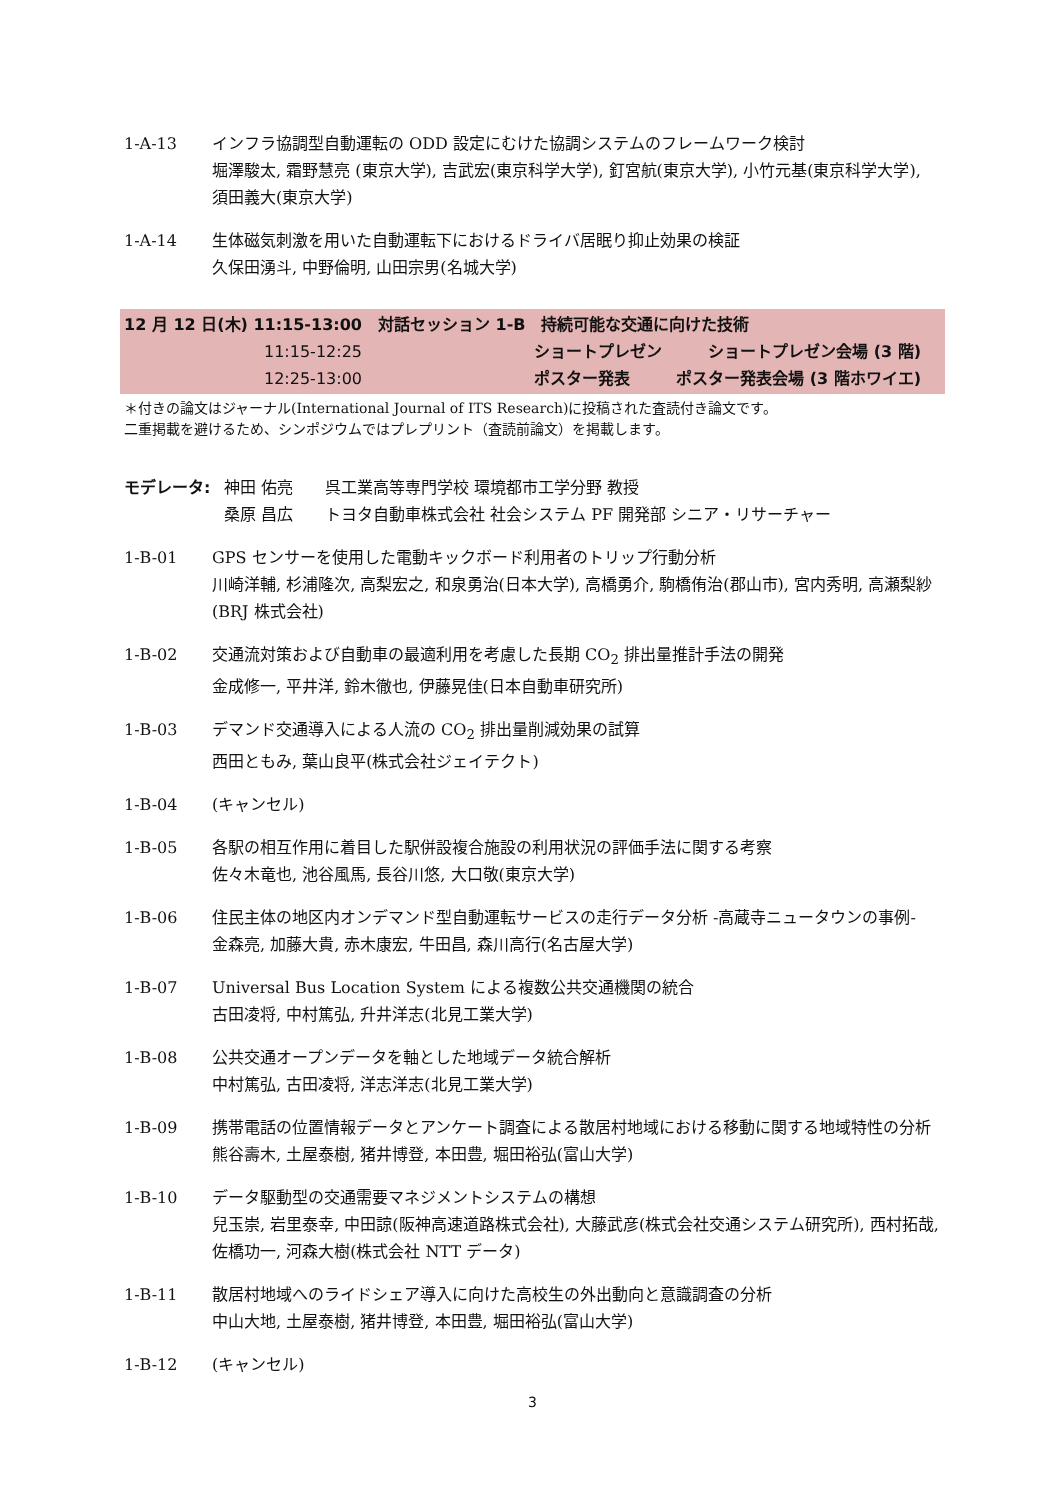1-A-13 インフラ協調型自動運転の ODD 設定にむけた協調システムのフレームワーク検討
堀澤駿太, 霜野慧亮 (東京大学), 吉武宏(東京科学大学), 釘宮航(東京大学), 小竹元基(東京科学大学), 須田義大(東京大学)
1-A-14 生体磁気刺激を用いた自動運転下におけるドライバ居眠り抑止効果の検証
久保田湧斗, 中野倫明, 山田宗男(名城大学)
12 月 12 日(木) 11:15-13:00　対話セッション 1-B　持続可能な交通に向けた技術
11:15-12:25 ショートプレゼン ショートプレゼン会場 (3 階)
12:25-13:00 ポスター発表 ポスター発表会場 (3 階ホワイエ)
＊付きの論文はジャーナル(International Journal of ITS Research)に投稿された査読付き論文です。
二重掲載を避けるため、シンポジウムではプレプリント（査読前論文）を掲載します。
モデレータ: 神田 佑亮　　呉工業高等専門学校 環境都市工学分野 教授
桑原 昌広　　トヨタ自動車株式会社 社会システム PF 開発部 シニア・リサーチャー
1-B-01 GPS センサーを使用した電動キックボード利用者のトリップ行動分析
川崎洋輔, 杉浦隆次, 高梨宏之, 和泉勇治(日本大学), 高橋勇介, 駒橋侑治(郡山市), 宮内秀明, 高瀬梨紗(BRJ 株式会社)
1-B-02 交通流対策および自動車の最適利用を考慮した長期 CO<sub>2</sub> 排出量推計手法の開発
金成修一, 平井洋, 鈴木徹也, 伊藤晃佳(日本自動車研究所)
1-B-03 デマンド交通導入による人流の CO<sub>2</sub> 排出量削減効果の試算
西田ともみ, 葉山良平(株式会社ジェイテクト)
1-B-04 (キャンセル)
1-B-05 各駅の相互作用に着目した駅併設複合施設の利用状況の評価手法に関する考察
佐々木竜也, 池谷風馬, 長谷川悠, 大口敬(東京大学)
1-B-06 住民主体の地区内オンデマンド型自動運転サービスの走行データ分析 -高蔵寺ニュータウンの事例-
金森亮, 加藤大貴, 赤木康宏, 牛田昌, 森川高行(名古屋大学)
1-B-07 Universal Bus Location System による複数公共交通機関の統合
古田凌将, 中村篤弘, 升井洋志(北見工業大学)
1-B-08 公共交通オープンデータを軸とした地域データ統合解析
中村篤弘, 古田凌将, 洋志洋志(北見工業大学)
1-B-09 携帯電話の位置情報データとアンケート調査による散居村地域における移動に関する地域特性の分析
熊谷壽木, 土屋泰樹, 猪井博登, 本田豊, 堀田裕弘(富山大学)
1-B-10 データ駆動型の交通需要マネジメントシステムの構想
兒玉崇, 岩里泰幸, 中田諒(阪神高速道路株式会社), 大藤武彦(株式会社交通システム研究所), 西村拓哉, 佐橋功一, 河森大樹(株式会社 NTT データ)
1-B-11 散居村地域へのライドシェア導入に向けた高校生の外出動向と意識調査の分析
中山大地, 土屋泰樹, 猪井博登, 本田豊, 堀田裕弘(富山大学)
1-B-12 (キャンセル)
3